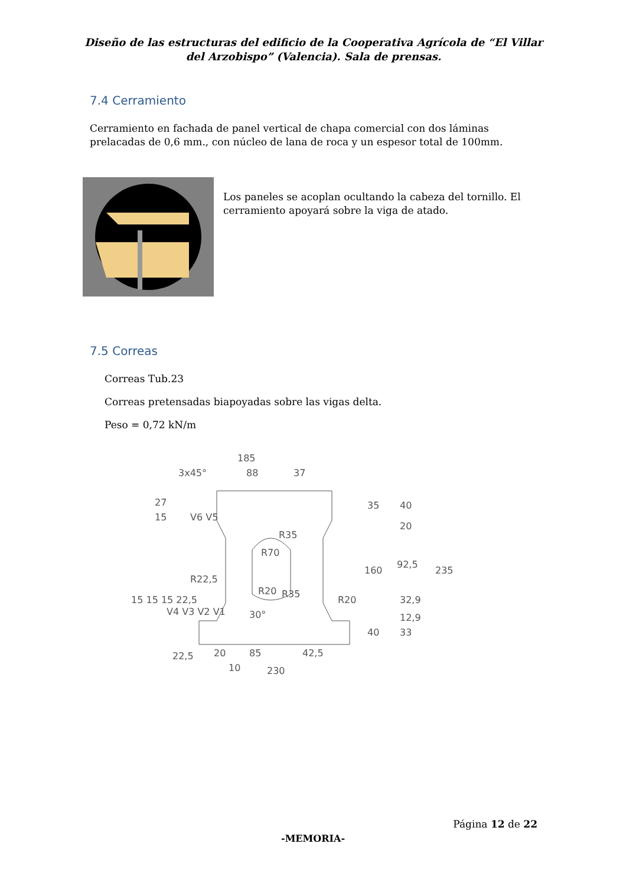Diseño de las estructuras del edificio de la Cooperativa Agrícola de “El Villar del Arzobispo” (Valencia). Sala de prensas.
7.4 Cerramiento
Cerramiento en fachada de panel vertical de chapa comercial con dos láminas prelacadas de 0,6 mm., con núcleo de lana de roca y un espesor total de 100mm.
Los paneles se acoplan ocultando la cabeza del tornillo. El cerramiento apoyará sobre la viga de atado.
7.5 Correas
Correas Tub.23
Correas pretensadas biapoyadas sobre las vigas delta.
Peso = 0,72 kN/m
185
88
37
3x45°
27
15
V6 V5
35
40
20
160
92,5
235
32,9
12,9
40
33
R70
R35
R20
R35
R22,5
R20
30°
15 15 15 22,5
V4 V3 V2 V1
22,5
20
85
42,5
10
230
Página 12 de 22
-MEMORIA-